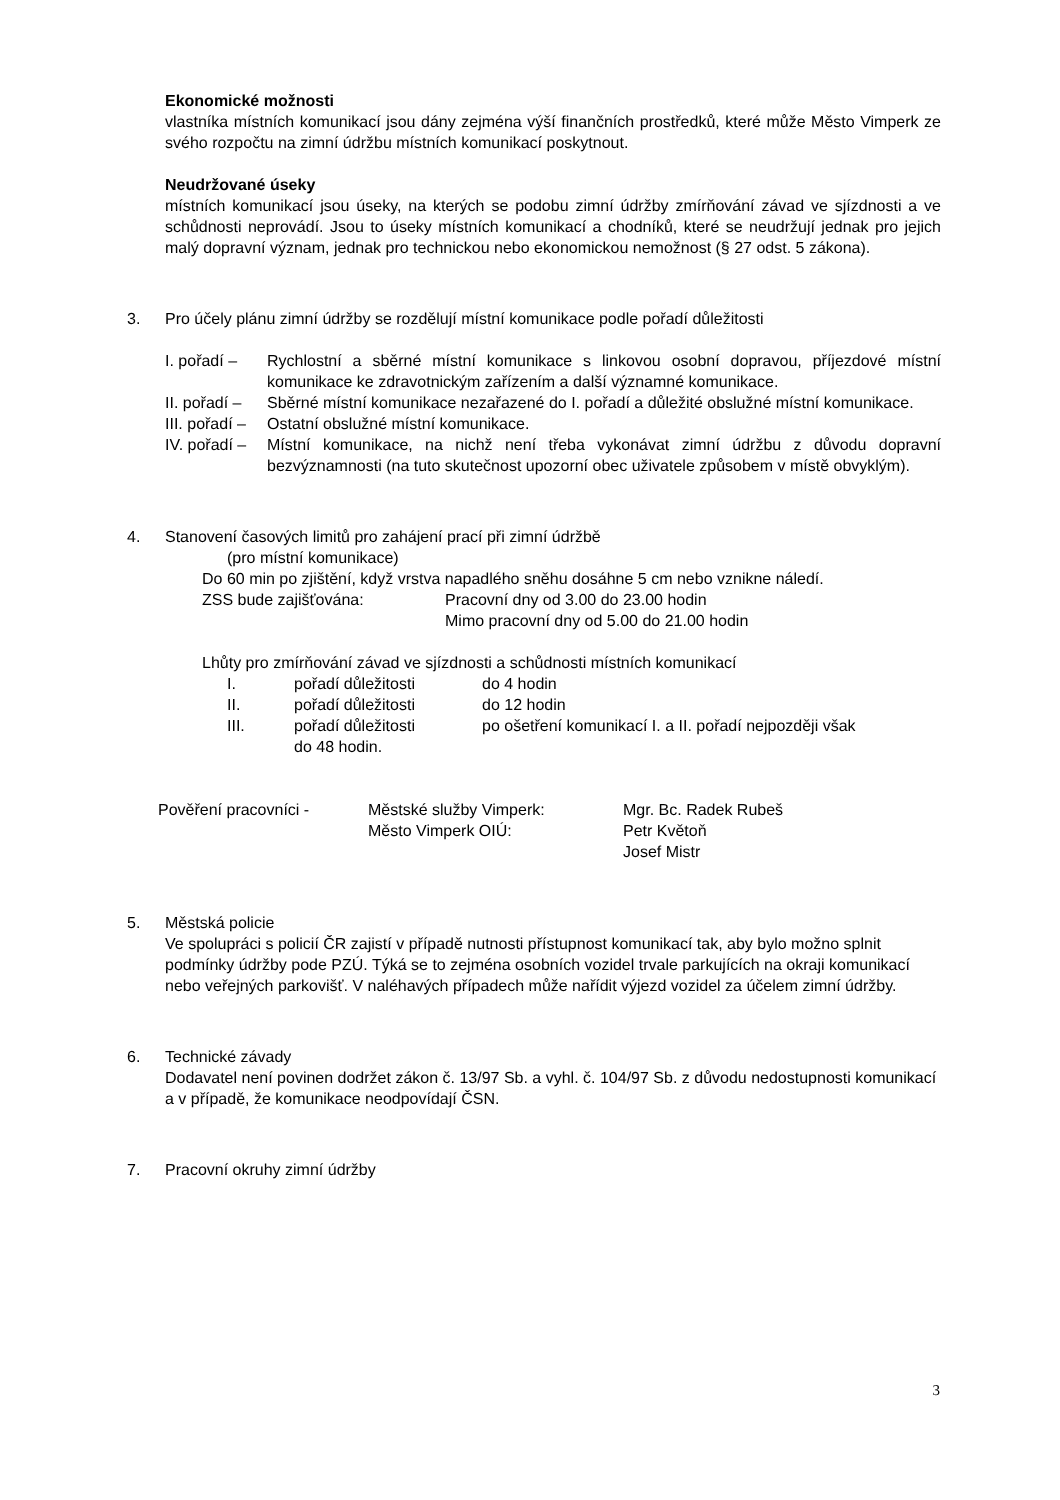Ekonomické možnosti
vlastníka místních komunikací jsou dány zejména výší finančních prostředků, které může Město Vimperk ze svého rozpočtu na zimní údržbu místních komunikací poskytnout.
Neudržované úseky
místních komunikací jsou úseky, na kterých se podobu zimní údržby zmírňování závad ve sjízdnosti a ve schůdnosti neprovádí. Jsou to úseky místních komunikací a chodníků, které se neudržují jednak pro jejich malý dopravní význam, jednak pro technickou nebo ekonomickou nemožnost (§ 27 odst. 5 zákona).
3. Pro účely plánu zimní údržby se rozdělují místní komunikace podle pořadí důležitosti
I. pořadí – Rychlostní a sběrné místní komunikace s linkovou osobní dopravou, příjezdové místní komunikace ke zdravotnickým zařízením a další významné komunikace.
II. pořadí – Sběrné místní komunikace nezařazené do I. pořadí a důležité obslužné místní komunikace.
III. pořadí – Ostatní obslužné místní komunikace.
IV. pořadí – Místní komunikace, na nichž není třeba vykonávat zimní údržbu z důvodu dopravní bezvýznamnosti (na tuto skutečnost upozorní obec uživatele způsobem v místě obvyklým).
4. Stanovení časových limitů pro zahájení prací při zimní údržbě
(pro místní komunikace)
Do 60 min po zjištění, když vrstva napadlého sněhu dosáhne 5 cm nebo vznikne náledí.
| ZSS bude zajišťována: | Pracovní dny od 3.00 do 23.00 hodin |
| | Mimo pracovní dny od 5.00 do 21.00 hodin |
Lhůty pro zmírňování závad ve sjízdnosti a schůdnosti místních komunikací
| I. | pořadí důležitosti | do 4 hodin |
| II. | pořadí důležitosti | do 12 hodin |
| III. | pořadí důležitosti | po ošetření komunikací I. a II. pořadí nejpozději však |
| | do 48 hodin. | |
| Pověření pracovníci - | Městské služby Vimperk: | Mgr. Bc. Radek Rubeš |
| | Město Vimperk OIÚ: | Petr Květoň |
| | | Josef Mistr |
5. Městská policie
Ve spolupráci s policií ČR zajistí v případě nutnosti přístupnost komunikací tak, aby bylo možno splnit podmínky údržby pode PZÚ. Týká se to zejména osobních vozidel trvale parkujících na okraji komunikací nebo veřejných parkovišť. V naléhavých případech může nařídit výjezd vozidel za účelem zimní údržby.
6. Technické závady
Dodavatel není povinen dodržet zákon č. 13/97 Sb. a vyhl. č. 104/97 Sb. z důvodu nedostupnosti komunikací a v případě, že komunikace neodpovídají ČSN.
7. Pracovní okruhy zimní údržby
3